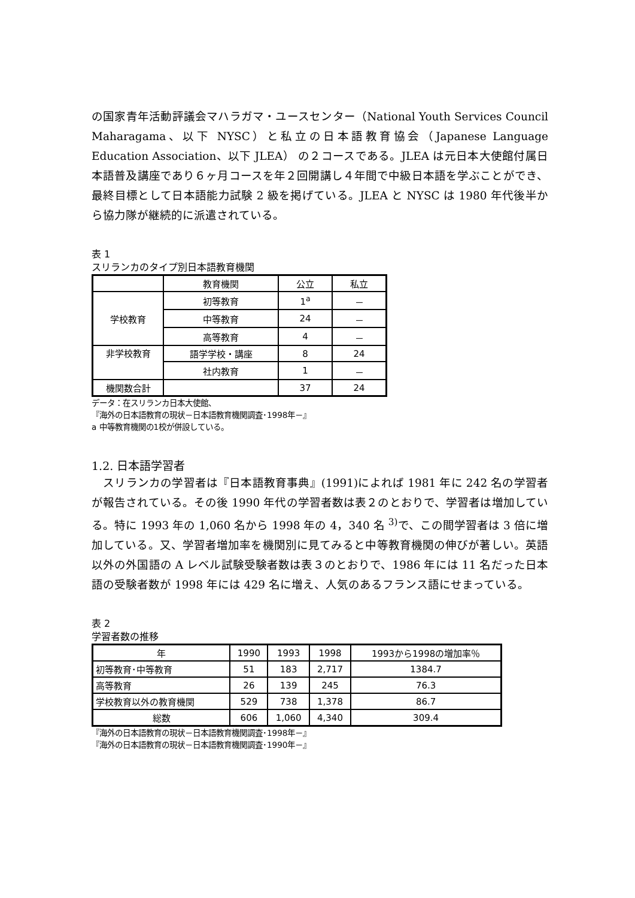の国家青年活動評議会マハラガマ・ユースセンター（National Youth Services Council Maharagama、以下 NYSC）と私立の日本語教育協会（Japanese Language Education Association、以下 JLEA） の２コースである。JLEA は元日本大使館付属日本語普及講座であり６ヶ月コースを年２回開講し４年間で中級日本語を学ぶことができ、最終目標として日本語能力試験 2 級を掲げている。JLEA と NYSC は 1980 年代後半から協力隊が継続的に派遣されている。
表 1
スリランカのタイプ別日本語教育機関
| | 教育機関 | 公立 | 私立 |
| --- | --- | --- | --- |
| 学校教育 | 初等教育 | 1<sup>a</sup> | － |
| | 中等教育 | 24 | － |
| | 高等教育 | 4 | － |
| 非学校教育 | 語学学校・講座 | 8 | 24 |
| | 社内教育 | 1 | － |
| 機関数合計 | | 37 | 24 |
データ：在スリランカ日本大使館、
『海外の日本語教育の現状－日本語教育機関調査･1998年－』
a 中等教育機関の1校が併設している。
1.2. 日本語学習者
　スリランカの学習者は『日本語教育事典』(1991)によれば 1981 年に 242 名の学習者が報告されている。その後 1990 年代の学習者数は表２のとおりで、学習者は増加している。特に 1993 年の 1,060 名から 1998 年の 4，340 名 <sup>3)</sup>で、この間学習者は 3 倍に増加している。又、学習者増加率を機関別に見てみると中等教育機関の伸びが著しい。英語以外の外国語の A レベル試験受験者数は表３のとおりで、1986 年には 11 名だった日本語の受験者数が 1998 年には 429 名に増え、人気のあるフランス語にせまっている。
表 2
学習者数の推移
| 年 | 1990 | 1993 | 1998 | 1993から1998の増加率％ |
| 初等教育･中等教育 | 51 | 183 | 2,717 | 1384.7 |
| 高等教育 | 26 | 139 | 245 | 76.3 |
| 学校教育以外の教育機関 | 529 | 738 | 1,378 | 86.7 |
| 総数 | 606 | 1,060 | 4,340 | 309.4 |
『海外の日本語教育の現状－日本語教育機関調査･1998年－』
『海外の日本語教育の現状－日本語教育機関調査･1990年－』